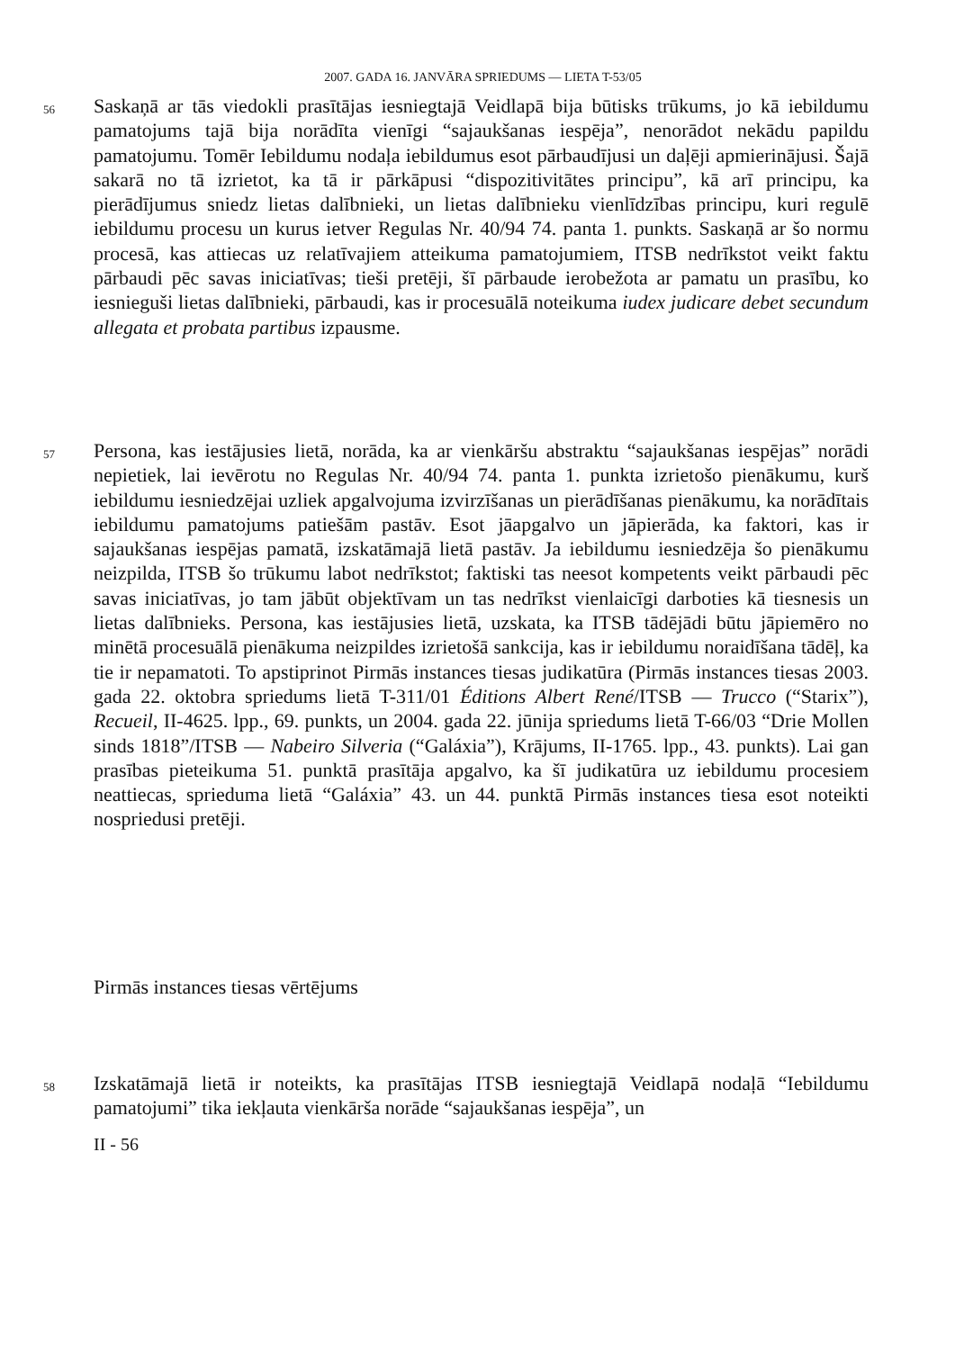2007. GADA 16. JANVĀRA SPRIEDUMS — LIETA T-53/05
56
Saskaņā ar tās viedokli prasītājas iesniegtajā Veidlapā bija būtisks trūkums, jo kā iebildumu pamatojums tajā bija norādīta vienīgi “sajaukšanas iespēja”, nenorādot nekādu papildu pamatojumu. Tomēr Iebildumu nodaļa iebildumus esot pārbaudījusi un daļēji apmierinājusi. Šajā sakarā no tā izrietot, ka tā ir pārkāpusi “dispozitivitātes principu”, kā arī principu, ka pierādījumus sniedz lietas dalībnieki, un lietas dalībnieku vienlīdzības principu, kuri regulē iebildumu procesu un kurus ietver Regulas Nr. 40/94 74. panta 1. punkts. Saskaņā ar šo normu procesā, kas attiecas uz relatīvajiem atteikuma pamatojumiem, ITSB nedrīkstot veikt faktu pārbaudi pēc savas iniciatīvas; tieši pretēji, šī pārbaude ierobežota ar pamatu un prasību, ko iesnieguši lietas dalībnieki, pārbaudi, kas ir procesuālā noteikuma iudex judicare debet secundum allegata et probata partibus izpausme.
57
Persona, kas iestājusies lietā, norāda, ka ar vienkāršu abstraktu “sajaukšanas iespējas” norādi nepietiek, lai ievērotu no Regulas Nr. 40/94 74. panta 1. punkta izrietošo pienākumu, kurš iebildumu iesniedzējai uzliek apgalvojuma izvirzīšanas un pierādīšanas pienākumu, ka norādītais iebildumu pamatojums patiešām pastāv. Esot jāapgalvo un jāpierāda, ka faktori, kas ir sajaukšanas iespējas pamatā, izskatāmajā lietā pastāv. Ja iebildumu iesniedzēja šo pienākumu neizpilda, ITSB šo trūkumu labot nedrīkstot; faktiski tas neesot kompetents veikt pārbaudi pēc savas iniciatīvas, jo tam jābūt objektīvam un tas nedrīkst vienlaicīgi darboties kā tiesnesis un lietas dalībnieks. Persona, kas iestājusies lietā, uzskata, ka ITSB tādējādi būtu jāpiemēro no minētā procesuālā pienākuma neizpildes izrietošā sankcija, kas ir iebildumu noraidīšana tādēļ, ka tie ir nepamatoti. To apstiprinot Pirmās instances tiesas judikatūra (Pirmās instances tiesas 2003. gada 22. oktobra spriedums lietā T-311/01 Éditions Albert René/ITSB — Trucco (“Starix”), Recueil, II-4625. lpp., 69. punkts, un 2004. gada 22. jūnija spriedums lietā T-66/03 “Drie Mollen sinds 1818”/ITSB — Nabeiro Silveria (“Galáxia”), Krājums, II-1765. lpp., 43. punkts). Lai gan prasības pieteikuma 51. punktā prasītāja apgalvo, ka šī judikatūra uz iebildumu procesiem neattiecas, sprieduma lietā “Galáxia” 43. un 44. punktā Pirmās instances tiesa esot noteikti nospriedusi pretēji.
Pirmās instances tiesas vērtējums
58
Izskatāmajā lietā ir noteikts, ka prasītājas ITSB iesniegtajā Veidlapā nodaļā “Iebildumu pamatojumi” tika iekļauta vienkārša norāde “sajaukšanas iespēja”, un
II - 56